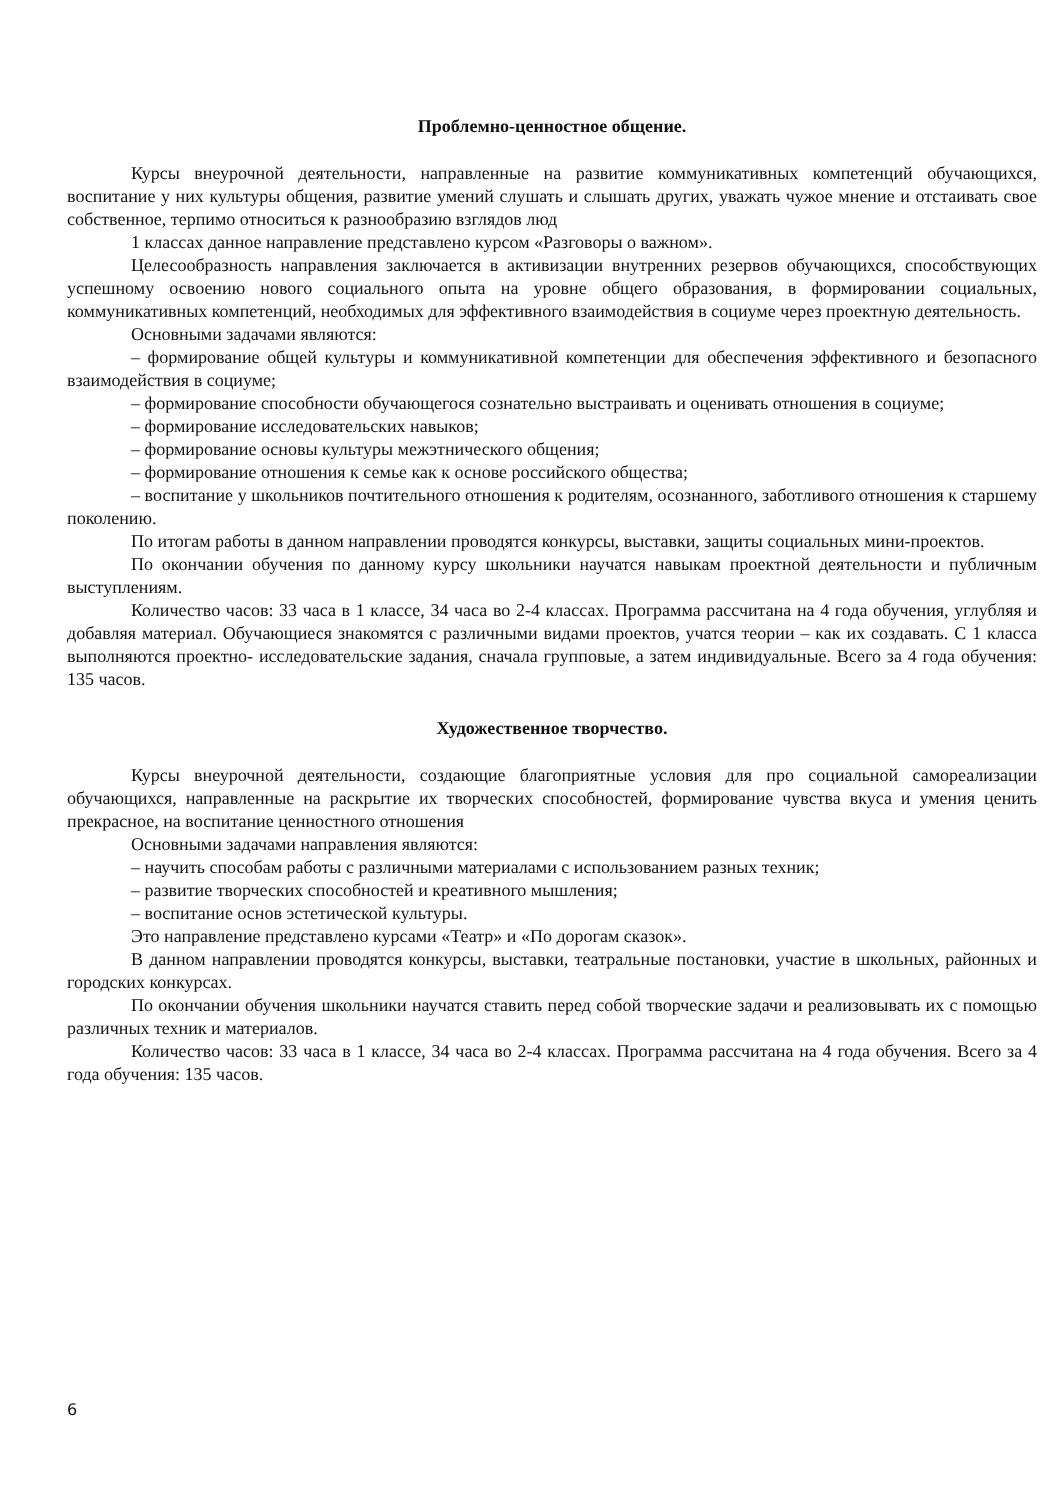Проблемно-ценностное общение.
Курсы внеурочной деятельности, направленные на развитие коммуникативных компетенций обучающихся, воспитание у них культуры общения, развитие умений слушать и слышать других, уважать чужое мнение и отстаивать свое собственное, терпимо относиться к разнообразию взглядов люд
1 классах данное направление представлено курсом «Разговоры о важном».
Целесообразность направления заключается в активизации внутренних резервов обучающихся, способствующих успешному освоению нового социального опыта на уровне общего образования, в формировании социальных, коммуникативных компетенций, необходимых для эффективного взаимодействия в социуме через проектную деятельность.
Основными задачами являются:
– формирование общей культуры и коммуникативной компетенции для обеспечения эффективного и безопасного взаимодействия в социуме;
– формирование способности обучающегося сознательно выстраивать и оценивать отношения в социуме;
– формирование исследовательских навыков;
– формирование основы культуры межэтнического общения;
– формирование отношения к семье как к основе российского общества;
– воспитание у школьников почтительного отношения к родителям, осознанного, заботливого отношения к старшему поколению.
По итогам работы в данном направлении проводятся конкурсы, выставки, защиты социальных мини-проектов.
По окончании обучения по данному курсу школьники научатся навыкам проектной деятельности и публичным выступлениям.
Количество часов: 33 часа в 1 классе, 34 часа во 2-4 классах. Программа рассчитана на 4 года обучения, углубляя и добавляя материал. Обучающиеся знакомятся с различными видами проектов, учатся теории – как их создавать. С 1 класса выполняются проектно- исследовательские задания, сначала групповые, а затем индивидуальные. Всего за 4 года обучения: 135 часов.
Художественное творчество.
Курсы внеурочной деятельности, создающие благоприятные условия для про социальной самореализации обучающихся, направленные на раскрытие их творческих способностей, формирование чувства вкуса и умения ценить прекрасное, на воспитание ценностного отношения
Основными задачами направления являются:
– научить способам работы с различными материалами с использованием разных техник;
– развитие творческих способностей и креативного мышления;
– воспитание основ эстетической культуры.
Это направление представлено курсами «Театр» и «По дорогам сказок».
В данном направлении проводятся конкурсы, выставки, театральные постановки, участие в школьных, районных и городских конкурсах.
По окончании обучения школьники научатся ставить перед собой творческие задачи и реализовывать их с помощью различных техник и материалов.
Количество часов: 33 часа в 1 классе, 34 часа во 2-4 классах. Программа рассчитана на 4 года обучения. Всего за 4 года обучения: 135 часов.
6